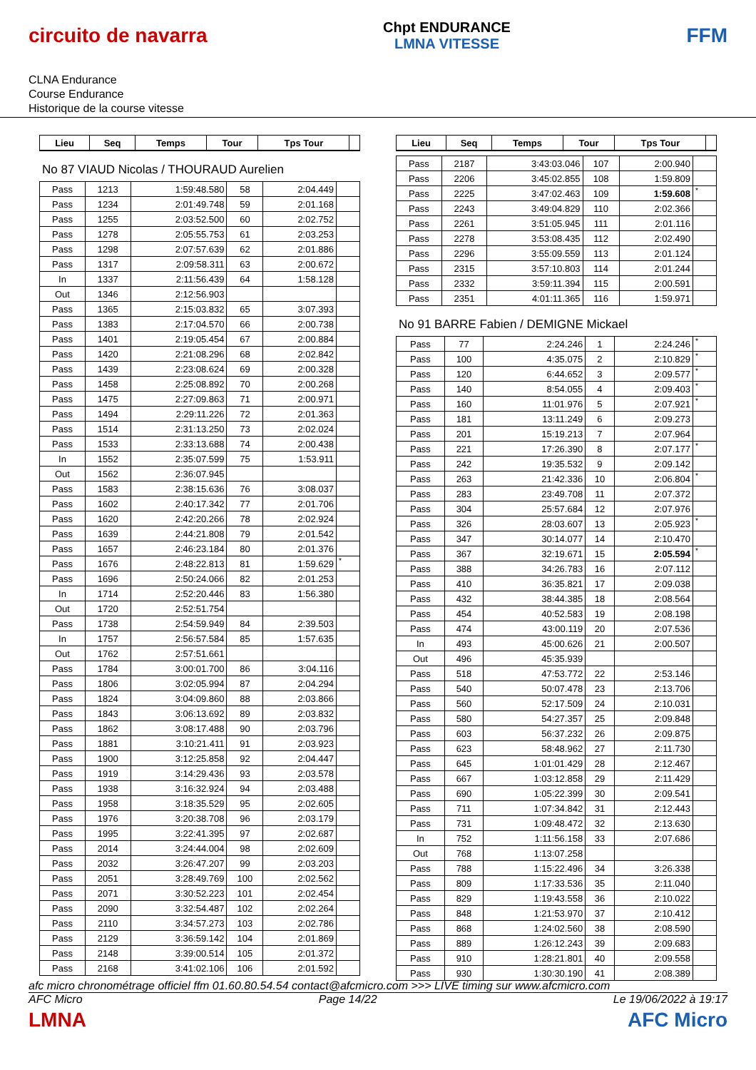circuito de navarra
Chpt ENDURANCE
LMNA VITESSE
FFM
CLNA Endurance
Course Endurance
Historique de la course vitesse
| Lieu | Seq | Temps | Tour | Tps Tour | |
| --- | --- | --- | --- | --- | --- |
No 87 VIAUD Nicolas / THOURAUD Aurelien
| Pass | 1213 | 1:59:48.580 | 58 | 2:04.449 | |
| Pass | 1234 | 2:01:49.748 | 59 | 2:01.168 | |
| Pass | 1255 | 2:03:52.500 | 60 | 2:02.752 | |
| Pass | 1278 | 2:05:55.753 | 61 | 2:03.253 | |
| Pass | 1298 | 2:07:57.639 | 62 | 2:01.886 | |
| Pass | 1317 | 2:09:58.311 | 63 | 2:00.672 | |
| In | 1337 | 2:11:56.439 | 64 | 1:58.128 | |
| Out | 1346 | 2:12:56.903 | | | |
| Pass | 1365 | 2:15:03.832 | 65 | 3:07.393 | |
| Pass | 1383 | 2:17:04.570 | 66 | 2:00.738 | |
| Pass | 1401 | 2:19:05.454 | 67 | 2:00.884 | |
| Pass | 1420 | 2:21:08.296 | 68 | 2:02.842 | |
| Pass | 1439 | 2:23:08.624 | 69 | 2:00.328 | |
| Pass | 1458 | 2:25:08.892 | 70 | 2:00.268 | |
| Pass | 1475 | 2:27:09.863 | 71 | 2:00.971 | |
| Pass | 1494 | 2:29:11.226 | 72 | 2:01.363 | |
| Pass | 1514 | 2:31:13.250 | 73 | 2:02.024 | |
| Pass | 1533 | 2:33:13.688 | 74 | 2:00.438 | |
| In | 1552 | 2:35:07.599 | 75 | 1:53.911 | |
| Out | 1562 | 2:36:07.945 | | | |
| Pass | 1583 | 2:38:15.636 | 76 | 3:08.037 | |
| Pass | 1602 | 2:40:17.342 | 77 | 2:01.706 | |
| Pass | 1620 | 2:42:20.266 | 78 | 2:02.924 | |
| Pass | 1639 | 2:44:21.808 | 79 | 2:01.542 | |
| Pass | 1657 | 2:46:23.184 | 80 | 2:01.376 | |
| Pass | 1676 | 2:48:22.813 | 81 | 1:59.629 | * |
| Pass | 1696 | 2:50:24.066 | 82 | 2:01.253 | |
| In | 1714 | 2:52:20.446 | 83 | 1:56.380 | |
| Out | 1720 | 2:52:51.754 | | | |
| Pass | 1738 | 2:54:59.949 | 84 | 2:39.503 | |
| In | 1757 | 2:56:57.584 | 85 | 1:57.635 | |
| Out | 1762 | 2:57:51.661 | | | |
| Pass | 1784 | 3:00:01.700 | 86 | 3:04.116 | |
| Pass | 1806 | 3:02:05.994 | 87 | 2:04.294 | |
| Pass | 1824 | 3:04:09.860 | 88 | 2:03.866 | |
| Pass | 1843 | 3:06:13.692 | 89 | 2:03.832 | |
| Pass | 1862 | 3:08:17.488 | 90 | 2:03.796 | |
| Pass | 1881 | 3:10:21.411 | 91 | 2:03.923 | |
| Pass | 1900 | 3:12:25.858 | 92 | 2:04.447 | |
| Pass | 1919 | 3:14:29.436 | 93 | 2:03.578 | |
| Pass | 1938 | 3:16:32.924 | 94 | 2:03.488 | |
| Pass | 1958 | 3:18:35.529 | 95 | 2:02.605 | |
| Pass | 1976 | 3:20:38.708 | 96 | 2:03.179 | |
| Pass | 1995 | 3:22:41.395 | 97 | 2:02.687 | |
| Pass | 2014 | 3:24:44.004 | 98 | 2:02.609 | |
| Pass | 2032 | 3:26:47.207 | 99 | 2:03.203 | |
| Pass | 2051 | 3:28:49.769 | 100 | 2:02.562 | |
| Pass | 2071 | 3:30:52.223 | 101 | 2:02.454 | |
| Pass | 2090 | 3:32:54.487 | 102 | 2:02.264 | |
| Pass | 2110 | 3:34:57.273 | 103 | 2:02.786 | |
| Pass | 2129 | 3:36:59.142 | 104 | 2:01.869 | |
| Pass | 2148 | 3:39:00.514 | 105 | 2:01.372 | |
| Pass | 2168 | 3:41:02.106 | 106 | 2:01.592 | |
| Lieu | Seq | Temps | Tour | Tps Tour | |
| --- | --- | --- | --- | --- | --- |
| Pass | 2187 | 3:43:03.046 | 107 | 2:00.940 | |
| Pass | 2206 | 3:45:02.855 | 108 | 1:59.809 | |
| Pass | 2225 | 3:47:02.463 | 109 | 1:59.608 | * |
| Pass | 2243 | 3:49:04.829 | 110 | 2:02.366 | |
| Pass | 2261 | 3:51:05.945 | 111 | 2:01.116 | |
| Pass | 2278 | 3:53:08.435 | 112 | 2:02.490 | |
| Pass | 2296 | 3:55:09.559 | 113 | 2:01.124 | |
| Pass | 2315 | 3:57:10.803 | 114 | 2:01.244 | |
| Pass | 2332 | 3:59:11.394 | 115 | 2:00.591 | |
| Pass | 2351 | 4:01:11.365 | 116 | 1:59.971 | |
No 91 BARRE Fabien / DEMIGNE Mickael
| Pass | 77 | 2:24.246 | 1 | 2:24.246 | * |
| Pass | 100 | 4:35.075 | 2 | 2:10.829 | * |
| Pass | 120 | 6:44.652 | 3 | 2:09.577 | * |
| Pass | 140 | 8:54.055 | 4 | 2:09.403 | * |
| Pass | 160 | 11:01.976 | 5 | 2:07.921 | * |
| Pass | 181 | 13:11.249 | 6 | 2:09.273 | |
| Pass | 201 | 15:19.213 | 7 | 2:07.964 | |
| Pass | 221 | 17:26.390 | 8 | 2:07.177 | * |
| Pass | 242 | 19:35.532 | 9 | 2:09.142 | |
| Pass | 263 | 21:42.336 | 10 | 2:06.804 | * |
| Pass | 283 | 23:49.708 | 11 | 2:07.372 | |
| Pass | 304 | 25:57.684 | 12 | 2:07.976 | |
| Pass | 326 | 28:03.607 | 13 | 2:05.923 | * |
| Pass | 347 | 30:14.077 | 14 | 2:10.470 | |
| Pass | 367 | 32:19.671 | 15 | 2:05.594 | * |
| Pass | 388 | 34:26.783 | 16 | 2:07.112 | |
| Pass | 410 | 36:35.821 | 17 | 2:09.038 | |
| Pass | 432 | 38:44.385 | 18 | 2:08.564 | |
| Pass | 454 | 40:52.583 | 19 | 2:08.198 | |
| Pass | 474 | 43:00.119 | 20 | 2:07.536 | |
| In | 493 | 45:00.626 | 21 | 2:00.507 | |
| Out | 496 | 45:35.939 | | | |
| Pass | 518 | 47:53.772 | 22 | 2:53.146 | |
| Pass | 540 | 50:07.478 | 23 | 2:13.706 | |
| Pass | 560 | 52:17.509 | 24 | 2:10.031 | |
| Pass | 580 | 54:27.357 | 25 | 2:09.848 | |
| Pass | 603 | 56:37.232 | 26 | 2:09.875 | |
| Pass | 623 | 58:48.962 | 27 | 2:11.730 | |
| Pass | 645 | 1:01:01.429 | 28 | 2:12.467 | |
| Pass | 667 | 1:03:12.858 | 29 | 2:11.429 | |
| Pass | 690 | 1:05:22.399 | 30 | 2:09.541 | |
| Pass | 711 | 1:07:34.842 | 31 | 2:12.443 | |
| Pass | 731 | 1:09:48.472 | 32 | 2:13.630 | |
| In | 752 | 1:11:56.158 | 33 | 2:07.686 | |
| Out | 768 | 1:13:07.258 | | | |
| Pass | 788 | 1:15:22.496 | 34 | 3:26.338 | |
| Pass | 809 | 1:17:33.536 | 35 | 2:11.040 | |
| Pass | 829 | 1:19:43.558 | 36 | 2:10.022 | |
| Pass | 848 | 1:21:53.970 | 37 | 2:10.412 | |
| Pass | 868 | 1:24:02.560 | 38 | 2:08.590 | |
| Pass | 889 | 1:26:12.243 | 39 | 2:09.683 | |
| Pass | 910 | 1:28:21.801 | 40 | 2:09.558 | |
| Pass | 930 | 1:30:30.190 | 41 | 2:08.389 | |
afc micro chronométrage officiel ffm 01.60.80.54.54 contact@afcmicro.com >>> LIVE timing sur www.afcmicro.com
AFC Micro Page 14/22 Le 19/06/2022 à 19:17
LMNA AFC Micro